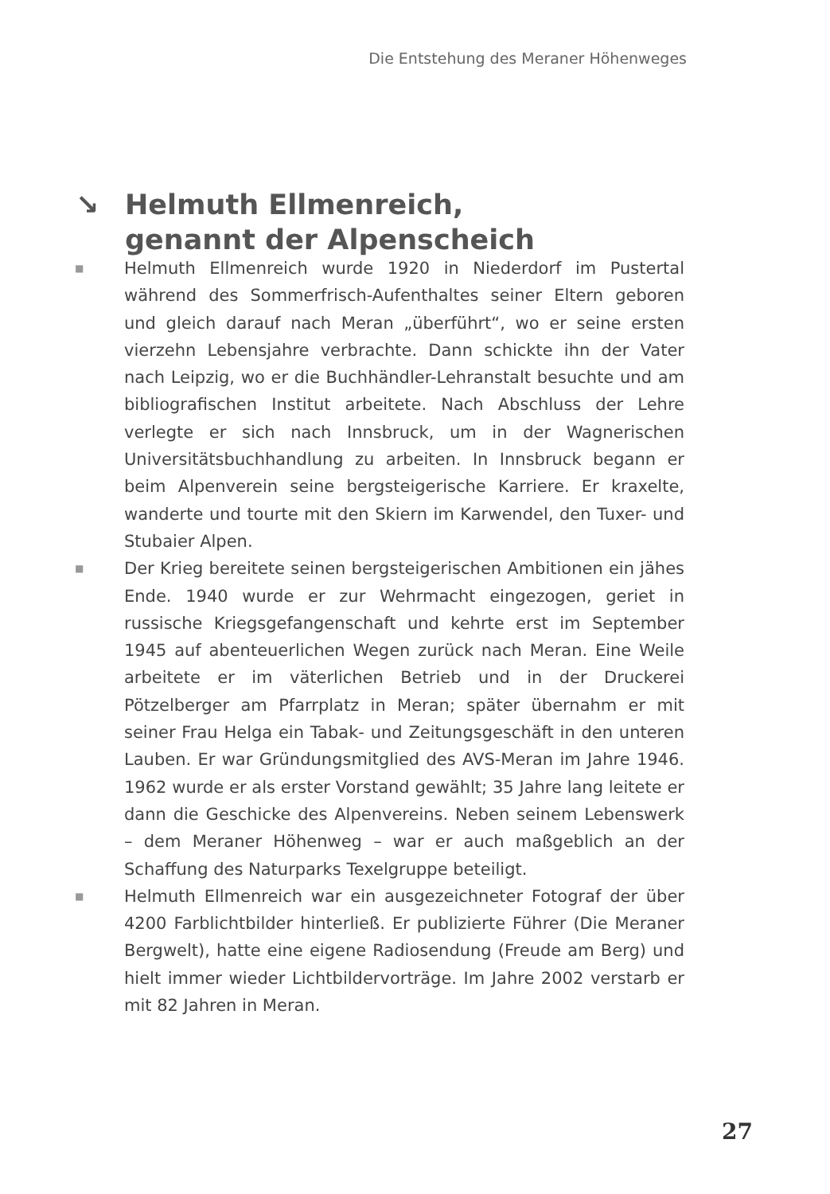Die Entstehung des Meraner Höhenweges
↘ Helmuth Ellmenreich,
genannt der Alpenscheich
■ Helmuth Ellmenreich wurde 1920 in Niederdorf im Pustertal während des Sommerfrisch-Aufenthaltes seiner Eltern geboren und gleich darauf nach Meran „überführt“, wo er seine ersten vierzehn Lebensjahre verbrachte. Dann schickte ihn der Vater nach Leipzig, wo er die Buchhändler-Lehranstalt besuchte und am bibliografischen Institut arbeitete. Nach Abschluss der Lehre verlegte er sich nach Innsbruck, um in der Wagnerischen Universitätsbuchhandlung zu arbeiten. In Innsbruck begann er beim Alpenverein seine bergsteigerische Karriere. Er kraxelte, wanderte und tourte mit den Skiern im Karwendel, den Tuxer- und Stubaier Alpen.
■ Der Krieg bereitete seinen bergsteigerischen Ambitionen ein jähes Ende. 1940 wurde er zur Wehrmacht eingezogen, geriet in russische Kriegsgefangenschaft und kehrte erst im September 1945 auf abenteuerlichen Wegen zurück nach Meran. Eine Weile arbeitete er im väterlichen Betrieb und in der Druckerei Pötzelberger am Pfarrplatz in Meran; später übernahm er mit seiner Frau Helga ein Tabak- und Zeitungsgeschäft in den unteren Lauben. Er war Gründungsmitglied des AVS-Meran im Jahre 1946. 1962 wurde er als erster Vorstand gewählt; 35 Jahre lang leitete er dann die Geschicke des Alpenvereins. Neben seinem Lebenswerk – dem Meraner Höhenweg – war er auch maßgeblich an der Schaffung des Naturparks Texelgruppe beteiligt.
■ Helmuth Ellmenreich war ein ausgezeichneter Fotograf der über 4200 Farblichtbilder hinterließ. Er publizierte Führer (Die Meraner Bergwelt), hatte eine eigene Radiosendung (Freude am Berg) und hielt immer wieder Lichtbildervorträge. Im Jahre 2002 verstarb er mit 82 Jahren in Meran.
27